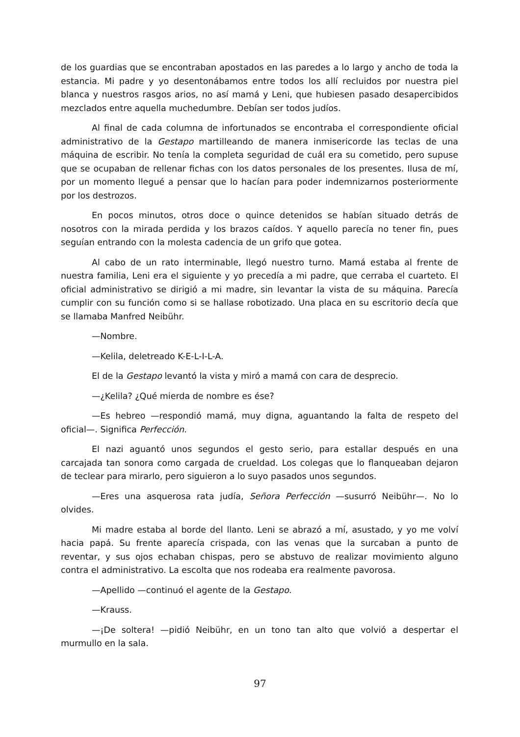de los guardias que se encontraban apostados en las paredes a lo largo y ancho de toda la estancia. Mi padre y yo desentonábamos entre todos los allí recluidos por nuestra piel blanca y nuestros rasgos arios, no así mamá y Leni, que hubiesen pasado desapercibidos mezclados entre aquella muchedumbre. Debían ser todos judíos.
Al final de cada columna de infortunados se encontraba el correspondiente oficial administrativo de la Gestapo martilleando de manera inmisericorde las teclas de una máquina de escribir. No tenía la completa seguridad de cuál era su cometido, pero supuse que se ocupaban de rellenar fichas con los datos personales de los presentes. Ilusa de mí, por un momento llegué a pensar que lo hacían para poder indemnizarnos posteriormente por los destrozos.
En pocos minutos, otros doce o quince detenidos se habían situado detrás de nosotros con la mirada perdida y los brazos caídos. Y aquello parecía no tener fin, pues seguían entrando con la molesta cadencia de un grifo que gotea.
Al cabo de un rato interminable, llegó nuestro turno. Mamá estaba al frente de nuestra familia, Leni era el siguiente y yo precedía a mi padre, que cerraba el cuarteto. El oficial administrativo se dirigió a mi madre, sin levantar la vista de su máquina. Parecía cumplir con su función como si se hallase robotizado. Una placa en su escritorio decía que se llamaba Manfred Neibühr.
—Nombre.
—Kelila, deletreado K-E-L-I-L-A.
El de la Gestapo levantó la vista y miró a mamá con cara de desprecio.
—¿Kelila? ¿Qué mierda de nombre es ése?
—Es hebreo —respondió mamá, muy digna, aguantando la falta de respeto del oficial—. Significa Perfección.
El nazi aguantó unos segundos el gesto serio, para estallar después en una carcajada tan sonora como cargada de crueldad. Los colegas que lo flanqueaban dejaron de teclear para mirarlo, pero siguieron a lo suyo pasados unos segundos.
—Eres una asquerosa rata judía, Señora Perfección —susurró Neibühr—. No lo olvides.
Mi madre estaba al borde del llanto. Leni se abrazó a mí, asustado, y yo me volví hacia papá. Su frente aparecía crispada, con las venas que la surcaban a punto de reventar, y sus ojos echaban chispas, pero se abstuvo de realizar movimiento alguno contra el administrativo. La escolta que nos rodeaba era realmente pavorosa.
—Apellido —continuó el agente de la Gestapo.
—Krauss.
—¡De soltera! —pidió Neibühr, en un tono tan alto que volvió a despertar el murmullo en la sala.
97